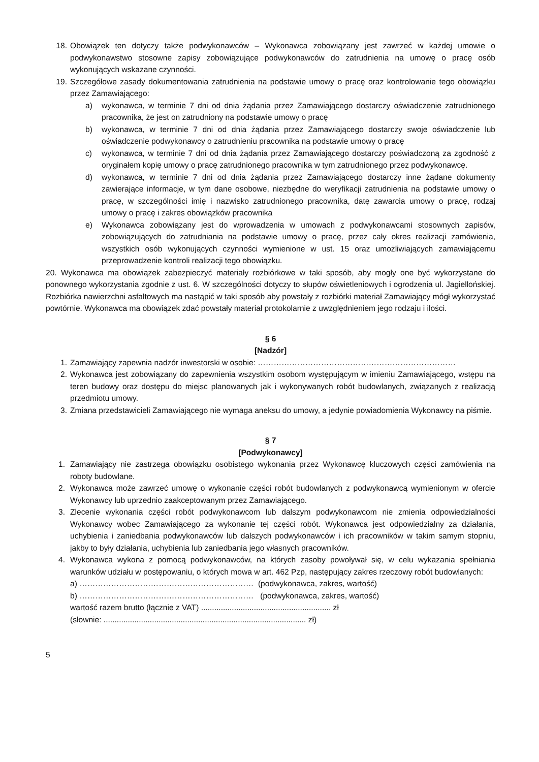18. Obowiązek ten dotyczy także podwykonawców – Wykonawca zobowiązany jest zawrzeć w każdej umowie o podwykonawstwo stosowne zapisy zobowiązujące podwykonawców do zatrudnienia na umowę o pracę osób wykonujących wskazane czynności.
19. Szczegółowe zasady dokumentowania zatrudnienia na podstawie umowy o pracę oraz kontrolowanie tego obowiązku przez Zamawiającego:
a) wykonawca, w terminie 7 dni od dnia żądania przez Zamawiającego dostarczy oświadczenie zatrudnionego pracownika, że jest on zatrudniony na podstawie umowy o pracę
b) wykonawca, w terminie 7 dni od dnia żądania przez Zamawiającego dostarczy swoje oświadczenie lub oświadczenie podwykonawcy o zatrudnieniu pracownika na podstawie umowy o pracę
c) wykonawca, w terminie 7 dni od dnia żądania przez Zamawiającego dostarczy poświadczoną za zgodność z oryginałem kopię umowy o pracę zatrudnionego pracownika w tym zatrudnionego przez podwykonawcę.
d) wykonawca, w terminie 7 dni od dnia żądania przez Zamawiającego dostarczy inne żądane dokumenty zawierające informacje, w tym dane osobowe, niezbędne do weryfikacji zatrudnienia na podstawie umowy o pracę, w szczególności imię i nazwisko zatrudnionego pracownika, datę zawarcia umowy o pracę, rodzaj umowy o pracę i zakres obowiązków pracownika
e) Wykonawca zobowiązany jest do wprowadzenia w umowach z podwykonawcami stosownych zapisów, zobowiązujących do zatrudniania na podstawie umowy o pracę, przez cały okres realizacji zamówienia, wszystkich osób wykonujących czynności wymienione w ust. 15 oraz umożliwiających zamawiającemu przeprowadzenie kontroli realizacji tego obowiązku.
20. Wykonawca ma obowiązek zabezpieczyć materiały rozbiórkowe w taki sposób, aby mogły one być wykorzystane do ponownego wykorzystania zgodnie z ust. 6. W szczególności dotyczy to słupów oświetleniowych i ogrodzenia ul. Jagiellońskiej. Rozbiórka nawierzchni asfaltowych ma nastąpić w taki sposób aby powstały z rozbiórki materiał Zamawiający mógł wykorzystać powtórnie. Wykonawca ma obowiązek zdać powstały materiał protokolarnie z uwzględnieniem jego rodzaju i ilości.
§ 6
[Nadzór]
1. Zamawiający zapewnia nadzór inwestorski w osobie: …………………………………………………………………
2. Wykonawca jest zobowiązany do zapewnienia wszystkim osobom występującym w imieniu Zamawiającego, wstępu na teren budowy oraz dostępu do miejsc planowanych jak i wykonywanych robót budowlanych, związanych z realizacją przedmiotu umowy.
3. Zmiana przedstawicieli Zamawiającego nie wymaga aneksu do umowy, a jedynie powiadomienia Wykonawcy na piśmie.
§ 7
[Podwykonawcy]
1. Zamawiający nie zastrzega obowiązku osobistego wykonania przez Wykonawcę kluczowych części zamówienia na roboty budowlane.
2. Wykonawca może zawrzeć umowę o wykonanie części robót budowlanych z podwykonawcą wymienionym w ofercie Wykonawcy lub uprzednio zaakceptowanym przez Zamawiającego.
3. Zlecenie wykonania części robót podwykonawcom lub dalszym podwykonawcom nie zmienia odpowiedzialności Wykonawcy wobec Zamawiającego za wykonanie tej części robót. Wykonawca jest odpowiedzialny za działania, uchybienia i zaniedbania podwykonawców lub dalszych podwykonawców i ich pracowników w takim samym stopniu, jakby to były działania, uchybienia lub zaniedbania jego własnych pracowników.
4. Wykonawca wykona z pomocą podwykonawców, na których zasoby powoływał się, w celu wykazania spełniania warunków udziału w postępowaniu, o których mowa w art. 462 Pzp, następujący zakres rzeczowy robót budowlanych:
a) ………………………………………………………… (podwykonawca, zakres, wartość)
b) ………………………………………………………… (podwykonawca, zakres, wartość)
wartość razem brutto (łącznie z VAT) ........................................................... zł
(słownie: ............................................................................................ zł)
5